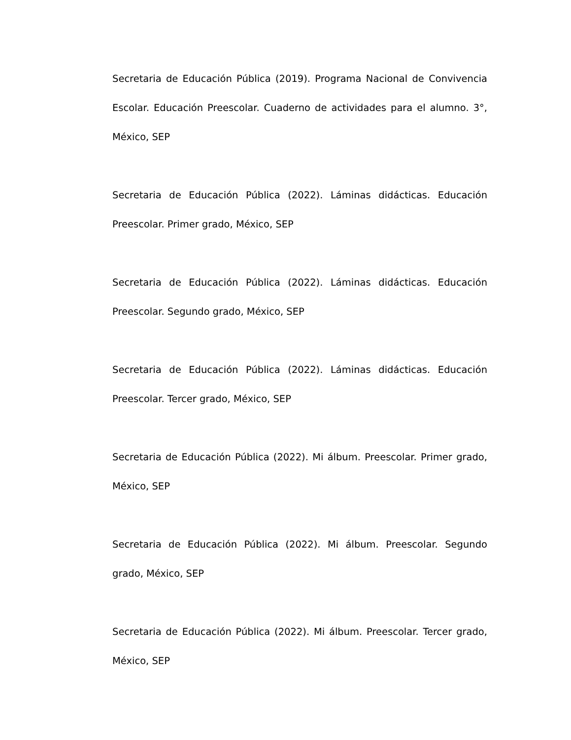Secretaria de Educación Pública (2019). Programa Nacional de Convivencia Escolar. Educación Preescolar. Cuaderno de actividades para el alumno. 3°, México, SEP
Secretaria de Educación Pública (2022). Láminas didácticas. Educación Preescolar. Primer grado, México, SEP
Secretaria de Educación Pública (2022). Láminas didácticas. Educación Preescolar. Segundo grado, México, SEP
Secretaria de Educación Pública (2022). Láminas didácticas. Educación Preescolar. Tercer grado, México, SEP
Secretaria de Educación Pública (2022). Mi álbum. Preescolar. Primer grado, México, SEP
Secretaria de Educación Pública (2022). Mi álbum. Preescolar. Segundo grado, México, SEP
Secretaria de Educación Pública (2022). Mi álbum. Preescolar. Tercer grado, México, SEP